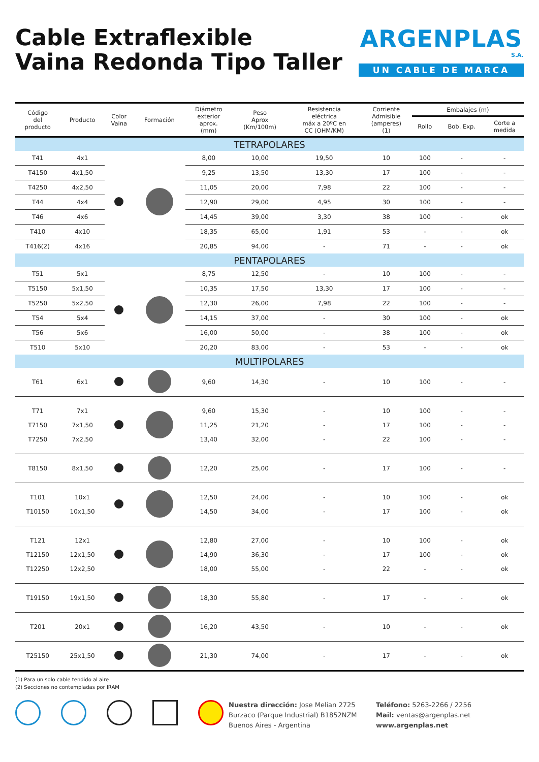Cable Extraflexible
Vaina Redonda Tipo Taller
ARGENPLAS
S.A.
UN CABLE DE MARCA
| Código del producto | Producto | Color Vaina | Formación | Diámetro exterior aprox. (mm) | Peso Aprox (Km/100m) | Resistencia eléctrica máx a 20ºC en CC (OHM/KM) | Corriente Admisible (amperes) (1) | Embalajes (m) | | |
| --- | --- | --- | --- | --- | --- | --- | --- | --- | --- | --- |
| | | | | | | | | Rollo | Bob. Exp. | Corte a medida |
| TETRAPOLARES | | | | | | | | | | |
| T41 | 4x1 | | | 8,00 | 10,00 | 19,50 | 10 | 100 | - | - |
| T4150 | 4x1,50 | | | 9,25 | 13,50 | 13,30 | 17 | 100 | - | - |
| T4250 | 4x2,50 | | | 11,05 | 20,00 | 7,98 | 22 | 100 | - | - |
| T44 | 4x4 | | | 12,90 | 29,00 | 4,95 | 30 | 100 | - | - |
| T46 | 4x6 | | | 14,45 | 39,00 | 3,30 | 38 | 100 | - | ok |
| T410 | 4x10 | | | 18,35 | 65,00 | 1,91 | 53 | - | - | ok |
| T416(2) | 4x16 | | | 20,85 | 94,00 | - | 71 | - | - | ok |
| PENTAPOLARES | | | | | | | | | | |
| T51 | 5x1 | | | 8,75 | 12,50 | - | 10 | 100 | - | - |
| T5150 | 5x1,50 | | | 10,35 | 17,50 | 13,30 | 17 | 100 | - | - |
| T5250 | 5x2,50 | | | 12,30 | 26,00 | 7,98 | 22 | 100 | - | - |
| T54 | 5x4 | | | 14,15 | 37,00 | - | 30 | 100 | - | ok |
| T56 | 5x6 | | | 16,00 | 50,00 | - | 38 | 100 | - | ok |
| T510 | 5x10 | | | 20,20 | 83,00 | - | 53 | - | - | ok |
| MULTIPOLARES | | | | | | | | | | |
| T61 | 6x1 | | | 9,60 | 14,30 | - | 10 | 100 | - | - |
| T71 T7150 T7250 | 7x1 7x1,50 7x2,50 | | | 9,60 11,25 13,40 | 15,30 21,20 32,00 | - - - | 10 17 22 | 100 100 100 | - - - | - - - |
| T8150 | 8x1,50 | | | 12,20 | 25,00 | - | 17 | 100 | - | - |
| T101 T10150 | 10x1 10x1,50 | | | 12,50 14,50 | 24,00 34,00 | - - | 10 17 | 100 100 | - - | ok ok |
| T121 T12150 T12250 | 12x1 12x1,50 12x2,50 | | | 12,80 14,90 18,00 | 27,00 36,30 55,00 | - - - | 10 17 22 | 100 100 - | - - - | ok ok ok |
| T19150 | 19x1,50 | | | 18,30 | 55,80 | - | 17 | - | - | ok |
| T201 | 20x1 | | | 16,20 | 43,50 | - | 10 | - | - | ok |
| T25150 | 25x1,50 | | | 21,30 | 74,00 | - | 17 | - | - | ok |
(1) Para un solo cable tendido al aire
(2) Secciones no contempladas por IRAM
Nuestra dirección: Jose Melian 2725
Burzaco (Parque Industrial) B1852NZM
Buenos Aires - Argentina
Teléfono: 5263-2266 / 2256
Mail: ventas@argenplas.net
www.argenplas.net